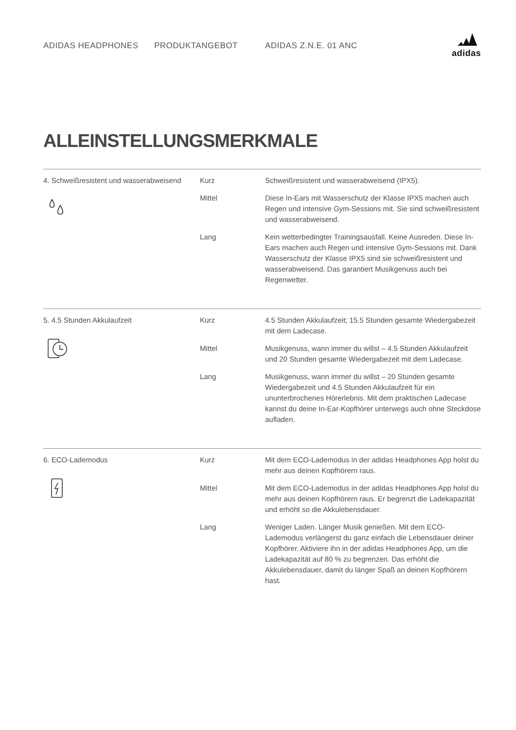ADIDAS HEADPHONES PRODUKTANGEBOT ADIDAS Z.N.E. 01 ANC
adidas
ALLEINSTELLUNGSMERKMALE
| 4. Schweißresistent und wasserabweisend | Kurz | Schweißresistent und wasserabweisend (IPX5). |
| | Mittel | Diese In-Ears mit Wasserschutz der Klasse IPX5 machen auch Regen und intensive Gym-Sessions mit. Sie sind schweißresistent und wasserabweisend. |
| | Lang | Kein wetterbedingter Trainingsausfall. Keine Ausreden. Diese In-Ears machen auch Regen und intensive Gym-Sessions mit. Dank Wasserschutz der Klasse IPX5 sind sie schweißresistent und wasserabweisend. Das garantiert Musikgenuss auch bei Regenwetter. |
| 5. 4.5 Stunden Akkulaufzeit | Kurz | 4.5 Stunden Akkulaufzeit; 15.5 Stunden gesamte Wiedergabezeit mit dem Ladecase. |
| | Mittel | Musikgenuss, wann immer du willst – 4.5 Stunden Akkulaufzeit und 20 Stunden gesamte Wiedergabezeit mit dem Ladecase. |
| | Lang | Musikgenuss, wann immer du willst – 20 Stunden gesamte Wiedergabezeit und 4.5 Stunden Akkulaufzeit für ein ununterbrochenes Hörerlebnis. Mit dem praktischen Ladecase kannst du deine In-Ear-Kopfhörer unterwegs auch ohne Steckdose aufladen. |
| 6. ECO-Lademodus | Kurz | Mit dem ECO-Lademodus in der adidas Headphones App holst du mehr aus deinen Kopfhörern raus. |
| | Mittel | Mit dem ECO-Lademodus in der adidas Headphones App holst du mehr aus deinen Kopfhörern raus. Er begrenzt die Ladekapazität und erhöht so die Akkulebensdauer. |
| | Lang | Weniger Laden. Länger Musik genießen. Mit dem ECO-Lademodus verlängerst du ganz einfach die Lebensdauer deiner Kopfhörer. Aktiviere ihn in der adidas Headphones App, um die Ladekapazität auf 80 % zu begrenzen. Das erhöht die Akkulebensdauer, damit du länger Spaß an deinen Kopfhörern hast. |